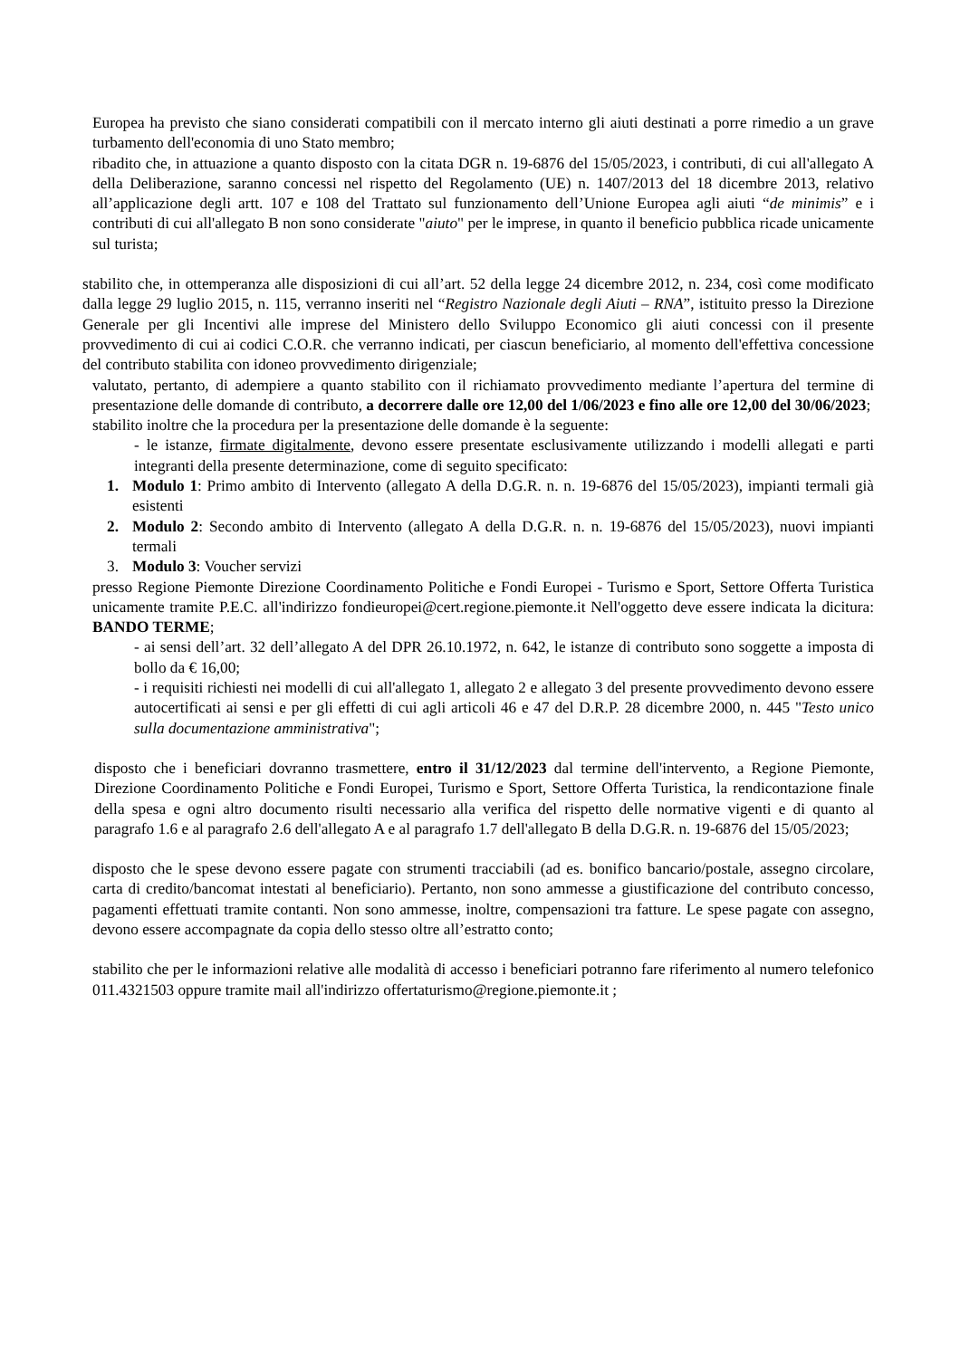Europea ha previsto che siano considerati compatibili con il mercato interno gli aiuti destinati a porre rimedio a un grave turbamento dell'economia di uno Stato membro;
ribadito che, in attuazione a quanto disposto con la citata DGR n. 19-6876 del 15/05/2023, i contributi, di cui all'allegato A della Deliberazione, saranno concessi nel rispetto del Regolamento (UE) n. 1407/2013 del 18 dicembre 2013, relativo all’applicazione degli artt. 107 e 108 del Trattato sul funzionamento dell’Unione Europea agli aiuti “de minimis” e i contributi di cui all'allegato B non sono considerate "aiuto" per le imprese, in quanto il beneficio pubblica ricade unicamente sul turista;
stabilito che, in ottemperanza alle disposizioni di cui all’art. 52 della legge 24 dicembre 2012, n. 234, così come modificato dalla legge 29 luglio 2015, n. 115, verranno inseriti nel “Registro Nazionale degli Aiuti – RNA”, istituito presso la Direzione Generale per gli Incentivi alle imprese del Ministero dello Sviluppo Economico gli aiuti concessi con il presente provvedimento di cui ai codici C.O.R. che verranno indicati, per ciascun beneficiario, al momento dell'effettiva concessione del contributo stabilita con idoneo provvedimento dirigenziale;
valutato, pertanto, di adempiere a quanto stabilito con il richiamato provvedimento mediante l’apertura del termine di presentazione delle domande di contributo, a decorrere dalle ore 12,00 del 1/06/2023 e fino alle ore 12,00 del 30/06/2023;
stabilito inoltre che la procedura per la presentazione delle domande è la seguente:
- le istanze, firmate digitalmente, devono essere presentate esclusivamente utilizzando i modelli allegati e parti integranti della presente determinazione, come di seguito specificato:
1. Modulo 1: Primo ambito di Intervento (allegato A della D.G.R. n. n. 19-6876 del 15/05/2023), impianti termali già esistenti
2. Modulo 2: Secondo ambito di Intervento (allegato A della D.G.R. n. n. 19-6876 del 15/05/2023), nuovi impianti termali
3. Modulo 3: Voucher servizi
presso Regione Piemonte Direzione Coordinamento Politiche e Fondi Europei - Turismo e Sport, Settore Offerta Turistica unicamente tramite P.E.C. all'indirizzo fondieuropei@cert.regione.piemonte.it Nell'oggetto deve essere indicata la dicitura: BANDO TERME;
- ai sensi dell’art. 32 dell’allegato A del DPR 26.10.1972, n. 642, le istanze di contributo sono soggette a imposta di bollo da € 16,00;
- i requisiti richiesti nei modelli di cui all'allegato 1, allegato 2 e allegato 3 del presente provvedimento devono essere autocertificati ai sensi e per gli effetti di cui agli articoli 46 e 47 del D.R.P. 28 dicembre 2000, n. 445 "Testo unico sulla documentazione amministrativa";
disposto che i beneficiari dovranno trasmettere, entro il 31/12/2023 dal termine dell'intervento, a Regione Piemonte, Direzione Coordinamento Politiche e Fondi Europei, Turismo e Sport, Settore Offerta Turistica, la rendicontazione finale della spesa e ogni altro documento risulti necessario alla verifica del rispetto delle normative vigenti e di quanto al paragrafo 1.6 e al paragrafo 2.6 dell'allegato A e al paragrafo 1.7 dell'allegato B della D.G.R. n. 19-6876 del 15/05/2023;
disposto che le spese devono essere pagate con strumenti tracciabili (ad es. bonifico bancario/postale, assegno circolare, carta di credito/bancomat intestati al beneficiario). Pertanto, non sono ammesse a giustificazione del contributo concesso, pagamenti effettuati tramite contanti. Non sono ammesse, inoltre, compensazioni tra fatture. Le spese pagate con assegno, devono essere accompagnate da copia dello stesso oltre all’estratto conto;
stabilito che per le informazioni relative alle modalità di accesso i beneficiari potranno fare riferimento al numero telefonico 011.4321503 oppure tramite mail all'indirizzo offertaturismo@regione.piemonte.it ;